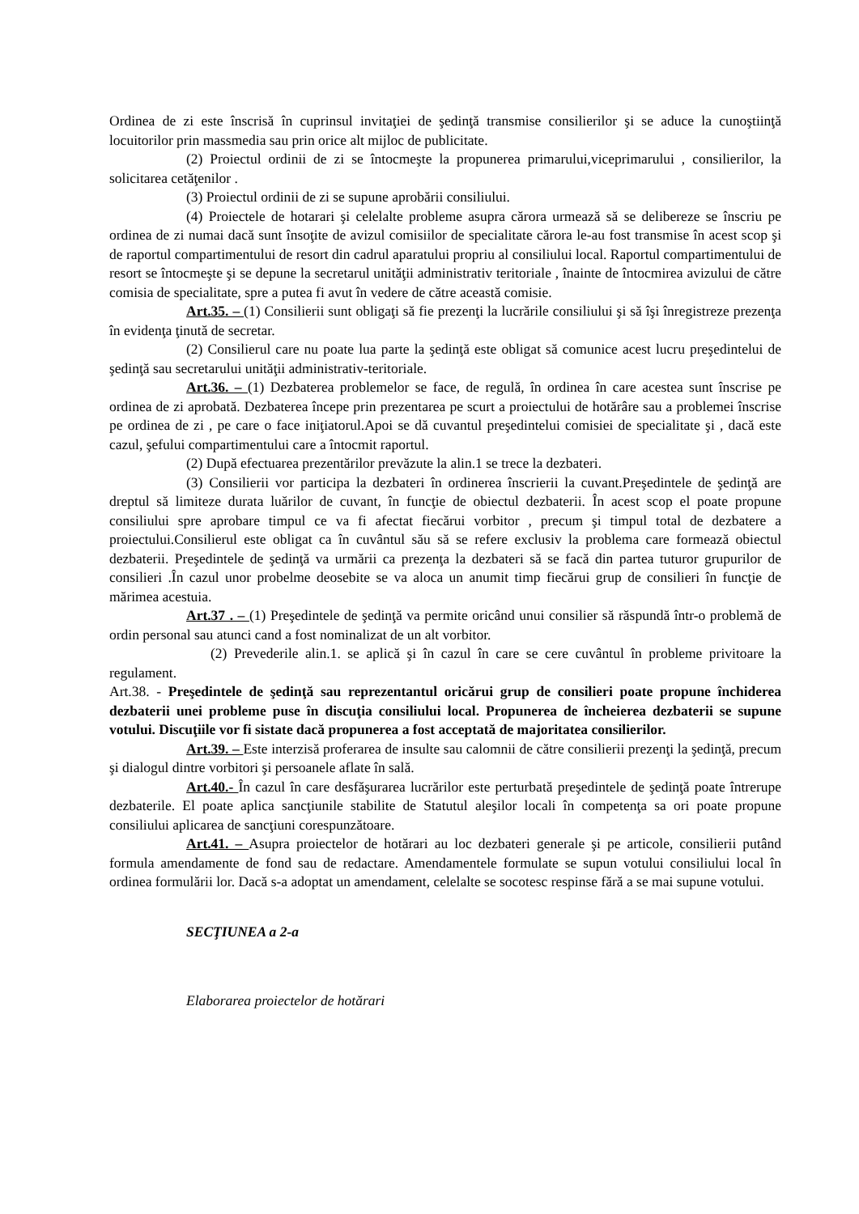Ordinea de zi este înscrisă în cuprinsul invitaţiei de şedinţă transmise consilierilor şi se aduce la cunoştiinţă locuitorilor prin massmedia sau prin orice alt mijloc de publicitate.
(2) Proiectul ordinii de zi se întocmeşte la propunerea primarului,viceprimarului , consilierilor, la solicitarea cetăţenilor .
(3) Proiectul ordinii de zi se supune aprobării consiliului.
(4) Proiectele de hotarari şi celelalte probleme asupra cărora urmează să se delibereze se înscriu pe ordinea de zi numai dacă sunt însoţite de avizul comisiilor de specialitate cărora le-au fost transmise în acest scop şi de raportul compartimentului de resort din cadrul aparatului propriu al consiliului local. Raportul compartimentului de resort se întocmeşte şi se depune la secretarul unităţii administrativ teritoriale , înainte de întocmirea avizului de către comisia de specialitate, spre a putea fi avut în vedere de către această comisie.
Art.35. – (1) Consilierii sunt obligaţi să fie prezenţi la lucrările consiliului şi să îşi înregistreze prezenţa în evidenţa ţinută de secretar.
(2) Consilierul care nu poate lua parte la şedinţă este obligat să comunice acest lucru preşedintelui de şedinţă sau secretarului unităţii administrativ-teritoriale.
Art.36. – (1) Dezbaterea problemelor se face, de regulă, în ordinea în care acestea sunt înscrise pe ordinea de zi aprobată. Dezbaterea începe prin prezentarea pe scurt a proiectului de hotărâre sau a problemei înscrise pe ordinea de zi , pe care o face iniţiatorul.Apoi se dă cuvantul preşedintelui comisiei de specialitate şi , dacă este cazul, şefului compartimentului care a întocmit raportul.
(2) După efectuarea prezentărilor prevăzute la alin.1 se trece la dezbateri.
(3) Consilierii vor participa la dezbateri în ordinerea înscrierii la cuvant.Preşedintele de şedinţă are dreptul să limiteze durata luărilor de cuvant, în funcţie de obiectul dezbaterii. În acest scop el poate propune consiliului spre aprobare timpul ce va fi afectat fiecărui vorbitor , precum şi timpul total de dezbatere a proiectului.Consilierul este obligat ca în cuvântul său să se refere exclusiv la problema care formează obiectul dezbaterii. Preşedintele de şedinţă va urmării ca prezenţa la dezbateri să se facă din partea tuturor grupurilor de consilieri .În cazul unor probelme deosebite se va aloca un anumit timp fiecărui grup de consilieri în funcţie de mărimea acestuia.
Art.37 . – (1) Preşedintele de şedinţă va permite oricând unui consilier să răspundă într-o problemă de ordin personal sau atunci cand a fost nominalizat de un alt vorbitor.
(2) Prevederile alin.1. se aplică şi în cazul în care se cere cuvântul în probleme privitoare la regulament.
Art.38. - Preşedintele de şedinţă sau reprezentantul oricărui grup de consilieri poate propune închiderea dezbaterii unei probleme puse în discuţia consiliului local. Propunerea de încheierea dezbaterii se supune votului. Discuţiile vor fi sistate dacă propunerea a fost acceptată de majoritatea consilierilor.
Art.39. – Este interzisă proferarea de insulte sau calomnii de către consilierii prezenţi la şedinţă, precum şi dialogul dintre vorbitori şi persoanele aflate în sală.
Art.40.- În cazul în care desfăşurarea lucrărilor este perturbată preşedintele de şedinţă poate întrerupe dezbaterile. El poate aplica sancţiunile stabilite de Statutul aleşilor locali în competenţa sa ori poate propune consiliului aplicarea de sancţiuni corespunzătoare.
Art.41. – Asupra proiectelor de hotărari au loc dezbateri generale şi pe articole, consilierii putând formula amendamente de fond sau de redactare. Amendamentele formulate se supun votului consiliului local în ordinea formulării lor. Dacă s-a adoptat un amendament, celelalte se socotesc respinse fără a se mai supune votului.
SECŢIUNEA a 2-a
Elaborarea proiectelor de hotărari